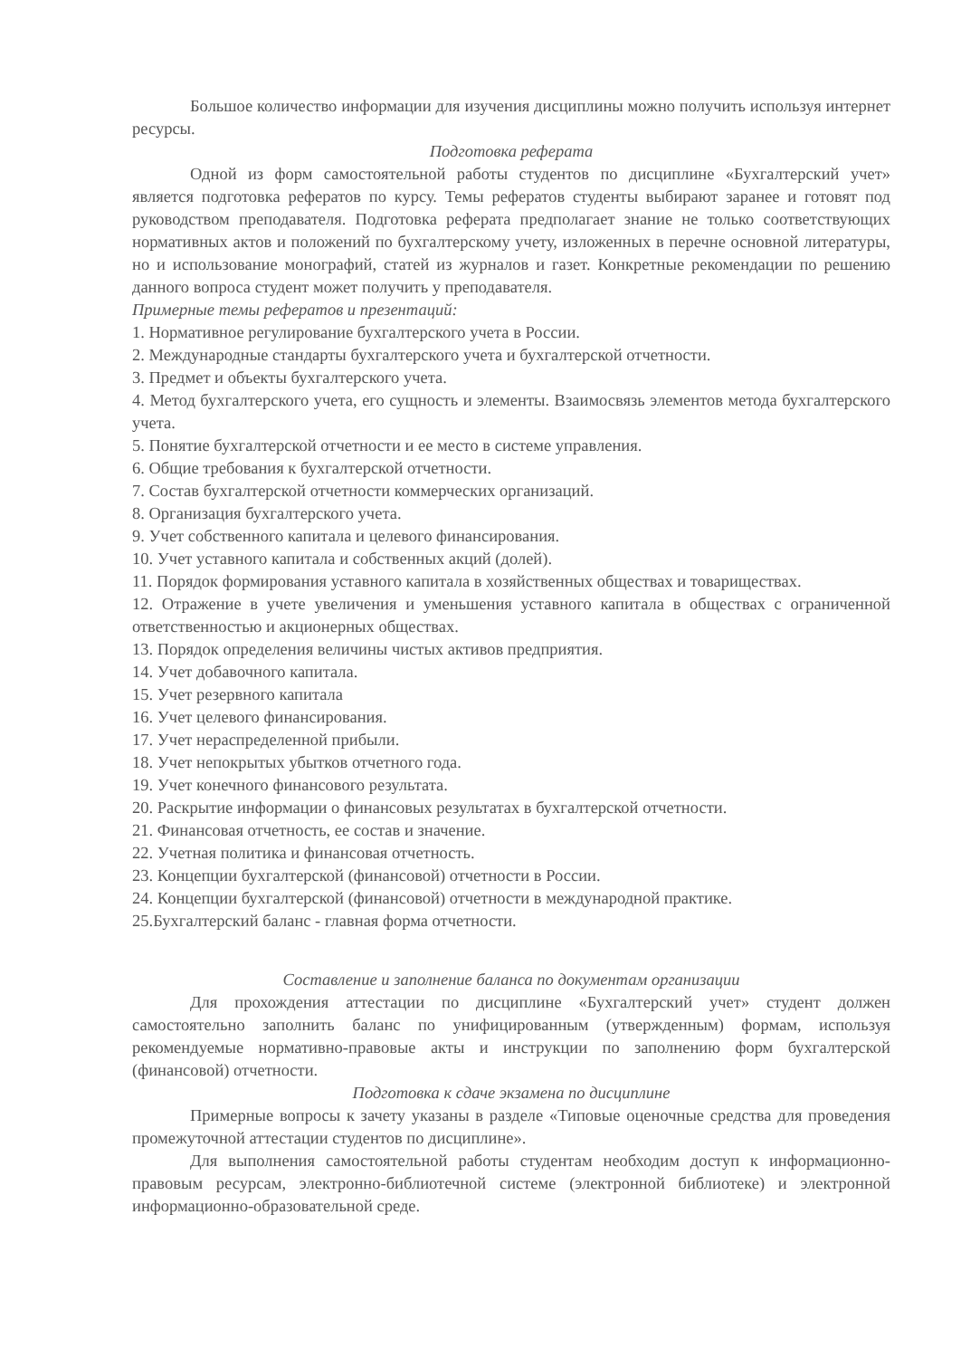Большое количество информации для изучения дисциплины можно получить используя интернет ресурсы.
Подготовка реферата
Одной из форм самостоятельной работы студентов по дисциплине «Бухгалтерский учет» является подготовка рефератов по курсу. Темы рефератов студенты выбирают заранее и готовят под руководством преподавателя. Подготовка реферата предполагает знание не только соответствующих нормативных актов и положений по бухгалтерскому учету, изложенных в перечне основной литературы, но и использование монографий, статей из журналов и газет. Конкретные рекомендации по решению данного вопроса студент может получить у преподавателя.
Примерные темы рефератов и презентаций:
1. Нормативное регулирование бухгалтерского учета в России.
2. Международные стандарты бухгалтерского учета и бухгалтерской отчетности.
3. Предмет и объекты бухгалтерского учета.
4. Метод бухгалтерского учета, его сущность и элементы. Взаимосвязь элементов метода бухгалтерского учета.
5. Понятие бухгалтерской отчетности и ее место в системе управления.
6. Общие требования к бухгалтерской отчетности.
7. Состав бухгалтерской отчетности коммерческих организаций.
8. Организация бухгалтерского учета.
9. Учет собственного капитала и целевого финансирования.
10. Учет уставного капитала и собственных акций (долей).
11. Порядок формирования уставного капитала в хозяйственных обществах и товариществах.
12. Отражение в учете увеличения и уменьшения уставного капитала в обществах с ограниченной ответственностью и акционерных обществах.
13. Порядок определения величины чистых активов предприятия.
14. Учет добавочного капитала.
15. Учет резервного капитала
16. Учет целевого финансирования.
17. Учет нераспределенной прибыли.
18. Учет непокрытых убытков отчетного года.
19. Учет конечного финансового результата.
20. Раскрытие информации о финансовых результатах в бухгалтерской отчетности.
21. Финансовая отчетность, ее состав и значение.
22. Учетная политика и финансовая отчетность.
23. Концепции бухгалтерской (финансовой) отчетности в России.
24. Концепции бухгалтерской (финансовой) отчетности в международной практике.
25.Бухгалтерский баланс - главная форма отчетности.
Составление и заполнение баланса по документам организации
Для прохождения аттестации по дисциплине «Бухгалтерский учет» студент должен самостоятельно заполнить баланс по унифицированным (утвержденным) формам, используя рекомендуемые нормативно-правовые акты и инструкции по заполнению форм бухгалтерской (финансовой) отчетности.
Подготовка к сдаче экзамена по дисциплине
Примерные вопросы к зачету указаны в разделе «Типовые оценочные средства для проведения промежуточной аттестации студентов по дисциплине».
Для выполнения самостоятельной работы студентам необходим доступ к информационно-правовым ресурсам, электронно-библиотечной системе (электронной библиотеке) и электронной информационно-образовательной среде.